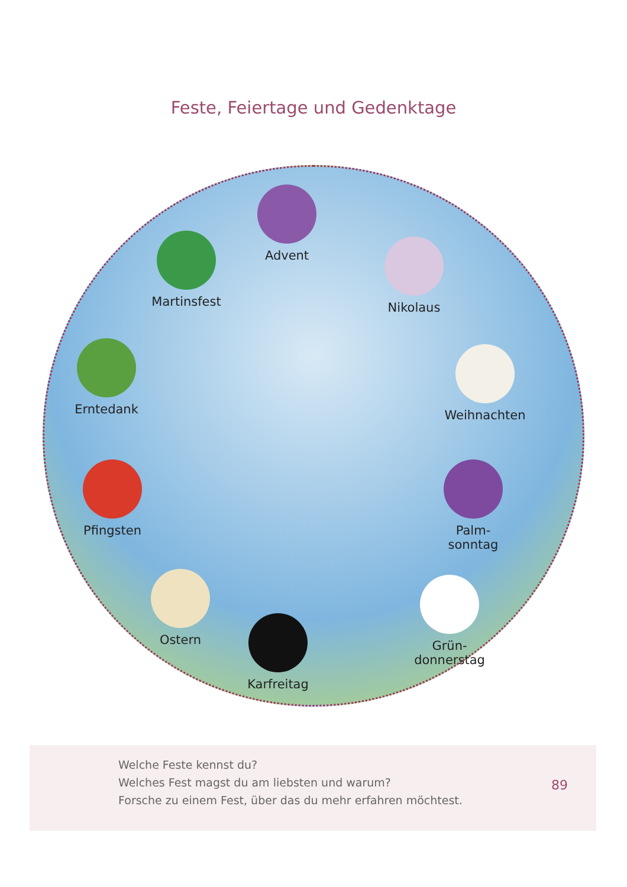Feste, Feiertage und Gedenktage
Advent
Nikolaus
Martinsfest
Erntedank Weihnachten
Pfingsten
Palm-
sonntag
Ostern
Grün-
donnerstag
Karfreitag
Welche Feste kennst du?
Welches Fest magst du am liebsten und warum?
Forsche zu einem Fest, über das du mehr erfahren möchtest.
89